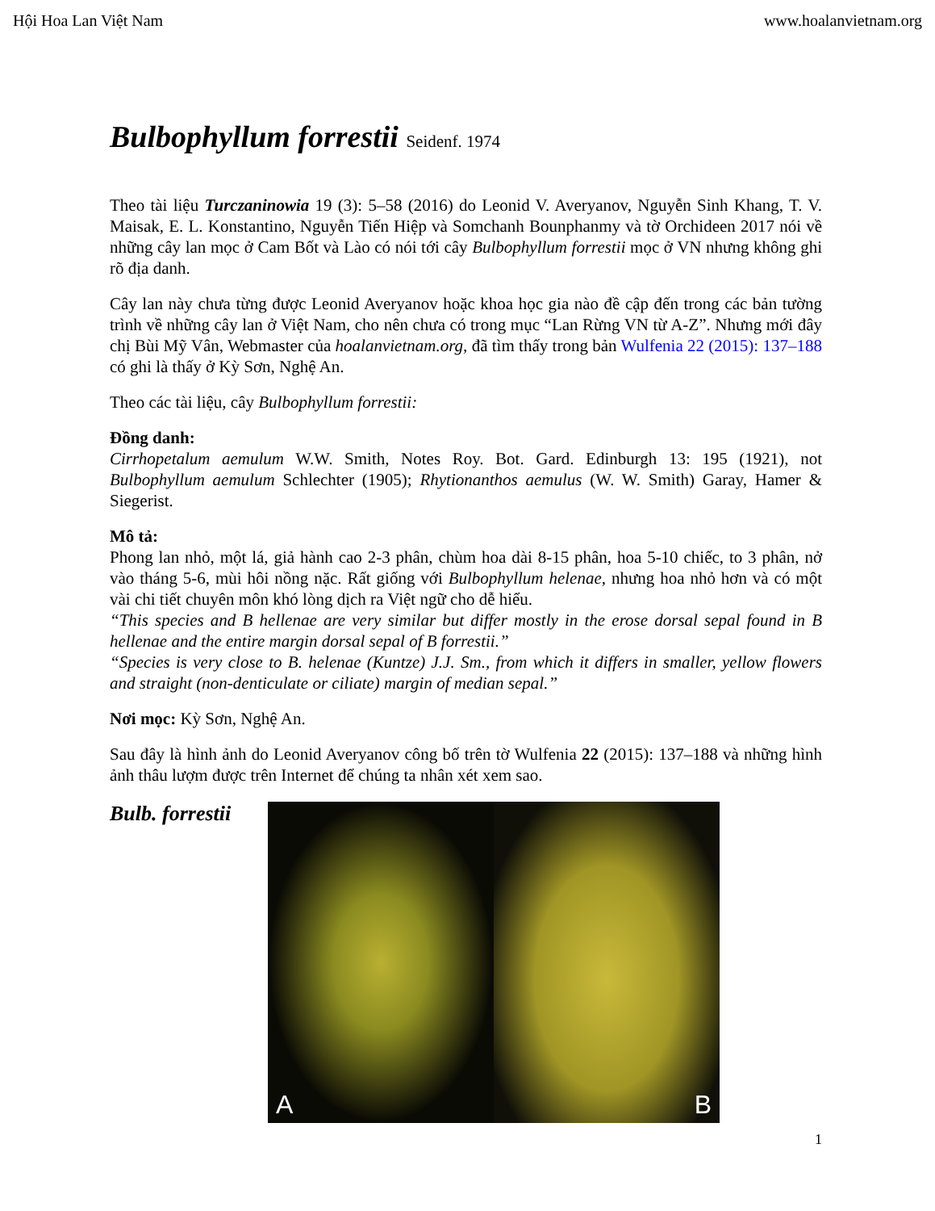Hội Hoa Lan Việt Nam www.hoalanvietnam.org
Bulbophyllum forrestii Seidenf. 1974
Theo tài liệu Turczaninowia 19 (3): 5–58 (2016) do Leonid V. Averyanov, Nguyễn Sinh Khang, T. V. Maisak, E. L. Konstantino, Nguyễn Tiến Hiệp và Somchanh Bounphanmy và tờ Orchideen 2017 nói về những cây lan mọc ở Cam Bốt và Lào có nói tới cây Bulbophyllum forrestii mọc ở VN nhưng không ghi rõ địa danh.
Cây lan này chưa từng được Leonid Averyanov hoặc khoa học gia nào đề cập đến trong các bản tường trình về những cây lan ở Việt Nam, cho nên chưa có trong mục “Lan Rừng VN từ A-Z”. Nhưng mới đây chị Bùi Mỹ Vân, Webmaster của hoalanvietnam.org, đã tìm thấy trong bản Wulfenia 22 (2015): 137–188 có ghi là thấy ở Kỳ Sơn, Nghệ An.
Theo các tài liệu, cây Bulbophyllum forrestii:
Đồng danh:
Cirrhopetalum aemulum W.W. Smith, Notes Roy. Bot. Gard. Edinburgh 13: 195 (1921), not Bulbophyllum aemulum Schlechter (1905); Rhytionanthos aemulus (W. W. Smith) Garay, Hamer & Siegerist.
Mô tả:
Phong lan nhỏ, một lá, giả hành cao 2-3 phân, chùm hoa dài 8-15 phân, hoa 5-10 chiếc, to 3 phân, nở vào tháng 5-6, mùi hôi nồng nặc. Rất giống với Bulbophyllum helenae, nhưng hoa nhỏ hơn và có một vài chi tiết chuyên môn khó lòng dịch ra Việt ngữ cho dễ hiểu.
“This species and B hellenae are very similar but differ mostly in the erose dorsal sepal found in B hellenae and the entire margin dorsal sepal of B forrestii.”
“Species is very close to B. helenae (Kuntze) J.J. Sm., from which it differs in smaller, yellow flowers and straight (non-denticulate or ciliate) margin of median sepal.”
Nơi mọc: Kỳ Sơn, Nghệ An.
Sau đây là hình ảnh do Leonid Averyanov công bố trên tờ Wulfenia 22 (2015): 137–188 và những hình ảnh thâu lượm được trên Internet để chúng ta nhân xét xem sao.
Bulb. forrestii
A
B
1